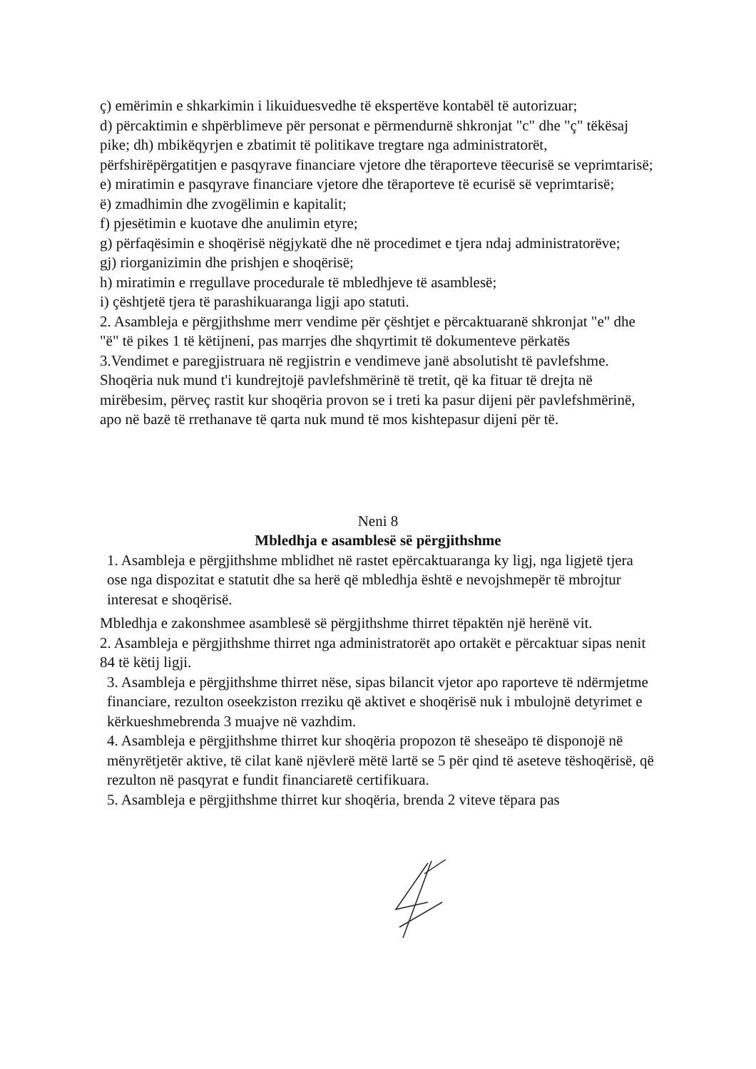ç) emërimin e shkarkimin i likuiduesvedhe të ekspertëve kontabël të autorizuar;
d) përcaktimin e shpërblimeve për personat e përmendurnë shkronjat "c" dhe "ç" tëkësaj pike; dh) mbikëqyrjen e zbatimit të politikave tregtare nga administratorët, përfshirëpërgatitjen e pasqyrave financiare vjetore dhe tëraporteve tëecurisë se veprimtarisë;
e) miratimin e pasqyrave financiare vjetore dhe tëraporteve të ecurisë së veprimtarisë;
ë) zmadhimin dhe zvogëlimin e kapitalit;
f) pjesëtimin e kuotave dhe anulimin etyre;
g) përfaqësimin e shoqërisë nëgjykatë dhe në procedimet e tjera ndaj administratorëve;
gj) riorganizimin dhe prishjen e shoqërisë;
h) miratimin e rregullave procedurale të mbledhjeve të asamblesë;
i) çështjetë tjera të parashikuaranga ligji apo statuti.
2. Asambleja e përgjithshme merr vendime për çështjet e përcaktuaranë shkronjat "e" dhe "ë" të pikes 1 të këtijneni, pas marrjes dhe shqyrtimit të dokumenteve përkatës
3.Vendimet e paregjistruara në regjistrin e vendimeve janë absolutisht të pavlefshme. Shoqëria nuk mund t'i kundrejtojë pavlefshmërinë të tretit, që ka fituar të drejta në mirëbesim, përveç rastit kur shoqëria provon se i treti ka pasur dijeni për pavlefshmërinë, apo në bazë të rrethanave të qarta nuk mund të mos kishtepasur dijeni për të.
Neni 8
Mbledhja e asamblesë së përgjithshme
1. Asambleja e përgjithshme mblidhet në rastet epërcaktuaranga ky ligj, nga ligjetë tjera ose nga dispozitat e statutit dhe sa herë që mbledhja është e nevojshmepër të mbrojtur interesat e shoqërisë.
Mbledhja e zakonshmee asamblesë së përgjithshme thirret tëpaktën një herënë vit.
2. Asambleja e përgjithshme thirret nga administratorët apo ortakët e përcaktuar sipas nenit 84 të këtij ligji.
3. Asambleja e përgjithshme thirret nëse, sipas bilancit vjetor apo raporteve të ndërmjetme financiare, rezulton oseekziston rreziku që aktivet e shoqërisë nuk i mbulojnë detyrimet e kërkueshmebrenda 3 muajve në vazhdim.
4. Asambleja e përgjithshme thirret kur shoqëria propozon të sheseäpo të disponojë në mënyrëtjetër aktive, të cilat kanë njëvlerë mëtë lartë se 5 për qind të aseteve tëshoqërisë, që rezulton në pasqyrat e fundit financiaretë certifikuara.
5. Asambleja e përgjithshme thirret kur shoqëria, brenda 2 viteve tëpara pas